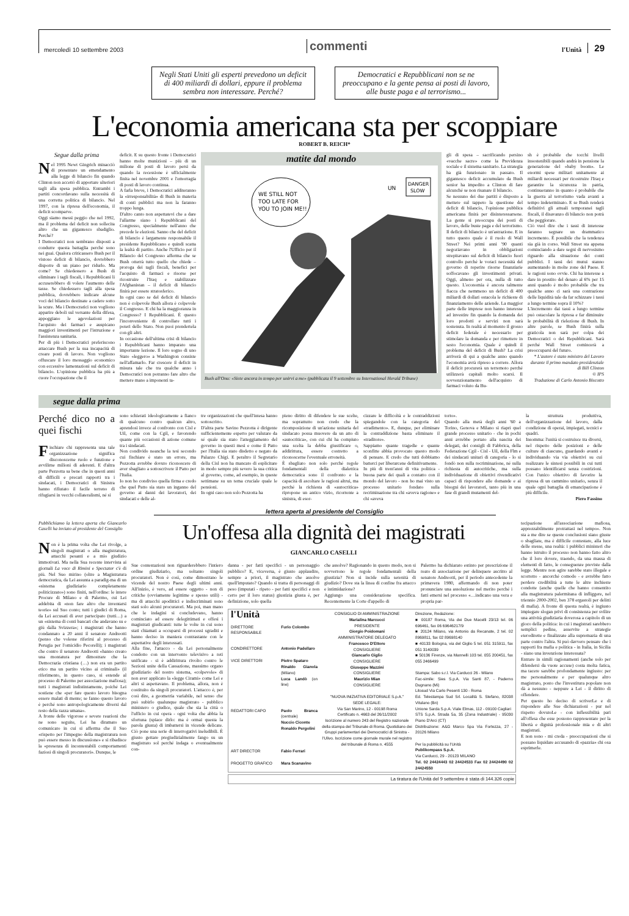mercoledì 10 settembre 2003 commenti l'Unità 29
Negli Stati Uniti gli esperti prevedono un deficit di 400 miliardi di dollari, eppure il problema sembra non interessare. Perché?
Democratici e Repubblicani non se ne preoccupano e la gente pensa ai posti di lavoro, alle buste paga e al terrorismo...
L'economia americana sta per scoppiare
ROBERT B. REICH*
Segue dalla prima
Nel 1995 Newt Gingrich minacciò di presentare un emendamento alla legge di bilancio fin quando Clinton non accettò di apportare ulteriori tagli alla spesa pubblica. Entrambi i partiti concordavano sulla necessità di una corretta politica di bilancio. Nel 1997, con la ripresa dell'economia, il deficit scomparve.
Oggi siamo messi peggio che nel 1992, ma il problema del deficit non sollecita altro che un gigantesco sbadiglio. Perché?
I Democratici non sembrano disposti a condurre questa battaglia perché sono nei guai. Qualora criticassero Bush per il vistoso deficit di bilancio, dovrebbero disporre di un piano per ridurlo. Ma come? Se chiedessero a Bush di eliminare i tagli fiscali, i Repubblicani li accuserebbero di volere l'aumento delle tasse. Se chiedessero tagli alla spesa pubblica, dovrebbero indicare alcune voci del bilancio destinate a cadere sotto la scure. Ma i Democratici non vogliono apparire deboli sul versante della difesa, appoggiano le agevolazioni per l'acquisto dei farmaci e auspicano maggiori investimenti per l'istruzione e l'assistenza sanitaria.
Per di più i Democratici preferiscono attaccare Bush per la sua incapacità di creare posti di lavoro. Non vogliono offuscare il loro messaggio economico con eccessive lamentazioni sul deficit di bilancio. L'opinione pubblica ha più a cuore l'occupazione che il
deficit. E su questo fronte i Democratici hanno molte munizioni – più di un milione di posti di lavoro persi da quando la recessione è ufficialmente finita nel novembre 2001 e l'emorragia di posti di lavoro continua.
A farla breve, i Democratici additeranno la «irresponsabilità» di Bush in materia di conti pubblici ma non la faranno troppo lunga.
D'altro canto non aspettatevi che a dare l'allarme siano i Repubblicani del Congresso, specialmente nell'anno che precede le elezioni. Sanno che del deficit di bilancio è largamente responsabile il presidente Repubblicano e quindi scatta la lealtà di partito. Anche l'Ufficio per il Bilancio del Congresso afferma che se Bush otterrà tutto quello che chiede – proroga dei tagli fiscali, benefici per l'acquisto di farmaci e risorse per ricostruire l'Iraq e stabilizzare l'Afghanistan – il deficit di bilancio finirà per essere stratosferico.
In ogni caso se del deficit di bilancio non è colpevole Bush allora è colpevole il Congresso. E chi ha la maggioranza in Congresso? I Repubblicani. È questo l'inconveniente di controllare tutti i poteri dello Stato. Non puoi prendertela con gli altri.
In occasione dell'ultima crisi di bilancio i Repubblicani hanno imparato una importante lezione. Il loro sogno di uno Stato «leggero» a Washington consiste nell'affamarlo. Far crescere il deficit in misura tale che tra qualche anno i Democratici non potranno fare altro che mettere mano a imponenti ta-
matite dal mondo
WE STILL NOT
TOO LATE FOR
YOU TO JOIN ME!!
DANGER
SLOW
UN
Bush all'Onu: «Siete ancora in tempo per unirvi a me» (pubblicata il 9 settembre su International Herald Tribune)
gli di spesa – sacrificando persino «vacche sacre» come la Previdenza sociale e il sistema sanitario. La strategia ha già funzionato in passato. Il gigantesco deficit accumulato da Bush senior ha impedito a Clinton di fare alcunché se non risanare il bilancio.
Se nessuno dei due partiti è disposto a mettere sul tappeto la questione del deficit di bilancio, l'opinione pubblica americana finirà per disinteressarsene. La gente si preoccupa dei posti di lavoro, delle buste paga e del terrorismo. Il deficit di bilancio è un'astrazione. E in tutto questo quale è il ruolo di Wall Street? Nei primi anni '90 quanti negoziavano in obbligazioni strepitavano sul deficit di bilancio fuori controllo perché le voraci necessità del governo di reperire risorse finanziarie soffocavano gli investimenti privati. Oggi, almeno per ora, nulla di tutto questo. L'economia è ancora talmente fiacca che nemmeno un deficit di 400 miliardi di dollari ostacola le richieste di finanziamento delle aziende. La maggior parte delle imprese non hanno interesse ad investire fin quando la domanda dei loro prodotti e servizi non sarà sostenuta. In realtà al momento il grosso deficit federale è necessario per stimolare la domanda e per rimettere in sesto l'economia. Quale è quindi il problema del deficit di Bush? La crisi arriverà di qui a qualche anno quando l'economia avrà ripreso a correre. Allora il deficit procurerà un terremoto perché utilizzerà capitali molto scarsi. Il sovvenzionamento dell'acquisto di farmaci voluto da Bu-
sh è probabile che tocchi livelli insostenibili quando andrà in pensione la generazione del «baby boom». Le enormi spese militari unitamente ai miliardi necessari per ricostruire l'Iraq e garantire la sicurezza in patria, continueranno in quanto è probabile che la guerra al terrorismo vada avanti a tempo indeterminato. E se Bush renderà definitivi gli attuali temporanei tagli fiscali, il disavanzo di bilancio non potrà che peggiorare.
Ciò vuol dire che i tassi di interesse faranno segnare un drammatico incremento. È possibile che la tendenza sia già in corso. Wall Street sta appena cominciando a dare segni di nervosismo riguardo alla situazione dei conti pubblici. I tassi dei mutui stanno aumentando in molte zone del Paese. E le ragioni sono ovvie. Chi ha interesse a dare in prestito del denaro al 6% per 15 anni quando è molto probabile che tra qualche anno ci sarà una contrazione delle liquidità tale da far schizzare i tassi a lungo termine sopra il 10%?
L'incremento dai tassi a lungo termine può ostacolare la ripresa e far diminuire le probabilità di rielezione di Bush. In altre parole, se Bush finirà sulla graticola non sarà per colpa dei Democratici o dei Repubblicani. Sarà perché Wall Street comincerà a preoccuparsi del futuro.
* L'autore è stato ministro del Lavoro durante il primo mandato presidenziale di Bill Clinton
© IPS
Traduzione di Carlo Antonio Biscotto
segue dalla prima
Perché dico no a quei fischi
Fischiare chi rappresenta una tale organizzazione significa disconoscerne ruolo e funzione e avvilirne milioni di aderenti. E d'altra parte Pezzotta sa bene che in questi anni di difficili e precari rapporti tra i sindacati, i Democratici di Sinistra hanno rifiutato il facile terreno di rifugiarsi in vecchi collateralismi, né si
sono schierati ideologicamente a fianco di qualcuno contro qualcun altro, aprendosi invece al confronto con Cisl e Uil, come con la Cgil, e favorendo quante più occasioni di azione comune tra i sindacati.
Non condivido neanche la tesi secondo cui fischiare è stato un errore, ma Pezzotta avrebbe dovuto riconoscere di aver sbagliato a sottoscrivere il Patto per l'Italia.
Io non ho condiviso quella firma e credo che quel Patto sia stato un inganno del governo ai danni dei lavoratori, dei sindacati e delle al-
tre organizzazioni che quell'intesa hanno sottoscritto.
D'altra parte Savino Pezzotta è dirigente sufficientemente esperto per valutare da sé quale sia stato l'atteggiamento del governo in questi mesi e come il Patto per l'Italia sia stato disdetto e negato da Palazzo Chigi. E peraltro il Segretario della Cisl non ha mancato di esplicitare in modo sempre più severo la sua critica al governo, come, ad esempio, in queste settimane su un tema cruciale quale le pensioni.
In ogni caso non solo Pezzotta ha
pieno diritto di difendere le sue scelte, ma soprattutto non credo che la ricomposizione di un'azione unitaria del sindacato possa muovere da un atto di «autocritica», con cui chi ha compiuto una scelta la debba giustificare o, addirittura, essere costretto a riconoscerne l'eventuale erroneità.
È sbagliato non solo perché regole fondamentali della dialettica democratica sono il confronto e la capacità di ascoltare le ragioni altrui, ma perché la richiesta di «autocritica» ripropone un antico vizio, ricorrente a sinistra, di esor-
cizzare le difficoltà e le contraddizioni spiegandole con la categoria del «tradimento». E, dunque, per eliminare la contraddizione basta eliminare il «traditore».
Sappiamo quante tragedie e quante sconfitte abbia provocato questo modo di pensare. E credo che tutti dobbiamo batterci per liberarcene definitivamente.
In più di trent'anni di vita politica - buona parte dei quali a contatto con il mondo del lavoro - non ho mai visto un processo unitario fondato sulla recriminazione tra chi «aveva ragione» e chi «aveva
torto».
Quando alla metà degli anni '60 a Torino, Genova e Milano si riaprì quel grande processo unitario - che in pochi anni avrebbe portato alla nascita dei delegati, dei consigli di Fabbrica, della Federazione Cgil - Cisl - Uil, della Flm e dei sindacati unitari di categoria - lo si fondò non sulla recriminazione, né sulla richiesta di autocritiche, ma sulla individuazione di obiettivi rivendicativi capaci di rispondere alle domande e ai bisogni dei lavoratori, tanto più in una fase di grandi mutamenti del-
la struttura produttiva, dell'organizzazione del lavoro, dalla condizione di operai, impiegati, tecnici e quadri.
Insomma: l'unità si costruisce tra diversi, nel rispetto delle posizioni e delle culture di ciascuno, guardando avanti e individuando via via obiettivi su cui realizzare le sintesi possibili in cui tutti possano identificarsi senza costrizioni. Con l'unico obiettivo di favorire la ripresa di un cammino unitario, senza il quale ogni battaglia di emancipazione è più difficile.
Piero Fassino
lettera aperta al presidente del Consiglio
Pubblichiamo la lettera aperta che Giancarlo Caselli ha inviato al presidente del Consiglio
Non è la prima volta che Lei rivolge, a singoli magistrati o alla magistratura, attacchi pesanti e a mio giudizio immotivati. Ma nella Sua recente intervista ai giornali La voce di Rimini e Spectator c'è di più. Nel Suo mirino (oltre a Magistratura democratica, da Lei assunta a paradig-ma di un «sistema giudiziario completamente politicizzato») sono finiti, nell'ordine: le intere Procure di Milano e di Palermo, cui Lei addebita di «non fare altro che inventarsi teorie» sul Suo conto; tutti i giudici di Roma, da Lei accusati di aver partecipato (tutti…) a un «sistema di conti bancari che andavano su e giù dalla Svizzera»; i magistrati che hanno condannato a 20 anni il senatore Andreotti (penso che volesse riferirsi al processo di Perugia per l'omicidio Pecorelli); i magistrati che contro il senatore Andreotti «hanno creato una montatura per dimostrare che la Democrazia cristiana (…) non era un partito etico ma un partito vicino ai criminali» (il riferimento, in questo caso, si estende al processo di Palermo per associazione mafiosa); tutti i magistrati indistintamente, poiché Lei sostiene che «per fare questo lavoro bisogna essere malati di mente; se fanno questo lavoro è perché sono antropologicamente diversi dal resto della razza umana».
A fronte delle vigorose e severe reazioni che ne sono seguite, Lei ha diramato un comunicato in cui si afferma che il Suo «rispetto per l'impegno della magistratura non può essere messo in discussione» e si ribadisce la «presenza di incontestabili comportamenti faziosi di singoli procuratori». Dunque, le
Un'offesa alla dignità dei magistrati
GIANCARLO CASELLI
Sue contestazioni non riguarderebbero l'intiero ordine giudiziario, ma soltanto singoli procuratori. Non è così, come dimostrano le vicende del nostro Paese degli ultimi anni. All'inizio, è vero, ad essere oggetto - non di critiche (ovviamente legittime e spesso utili) - ma di attacchi apodittici e indiscriminati sono stati solo alcuni procuratori. Ma poi, man mano che le indagini si concludevano, hanno cominciato ad essere delegittimati e offesi i magistrati giudicanti: tutte le volte in cui sono stati chiamati a occuparsi di processi sgraditi e hanno deciso in maniera contrastante con le aspettative degli interessati.
Alla fine, l'attacco - da Lei personalmente condotto con un intervento televisivo a reti unificate - si è addirittura rivolto contro le Sezioni unite della Cassazione, massimo organo giudiziario del nostro sistema, «colpevole» di non aver applicato la «legge Cirami» come Lei e altri si aspettavano. Il problema, allora, non è costituito da singoli procuratori. L'attacco è, per così dire, a geometria variabile, nel senso che può subirlo qualunque magistrato - pubblico ministero o giudice, quale che sia la città o l'ufficio in cui opera - ogni volta che abbia la sfortuna (spiace dirlo: ma è ormai questa la parola giusta) di imbattersi in vicende delicate. Ciò pone una serie di interrogativi ineludibili. È giusto gettare pregiudizialmente fango su un magistrato sol perché indaga o eventualmente con-
danna - per fatti specifici - un personaggio pubblico? E, viceversa, è giusto applaudire, sempre a priori, il magistrato che assolve quell'imputato? Quando si tratta di personaggi di peso (imputati - ripeto - per fatti specifici e non certo per il loro status) giustizia giusta è, per definizione, solo quella
che assolve? Ragionando in questo modo, non si sovvertono le regole fondamentali della giustizia? Non si incide sulla serenità di giudizio? Dove sta la linea di confine fra attacco e intimidazione?
Aggiungo una considerazione specifica. Recentemente la Corte d'appello di
Palermo ha dichiarato estinto per prescrizione il reato di associazione per delinquere ascritto al senatore Andreotti, per il periodo antecedente la primavera 1980, affermando di non poter pronunciare una assoluzione nel merito perché i fatti emersi nel processo «…indicano una vera e propria par-
| l'Unità | |
| DIRETTORE RESPONSABILE | Furio Colombo |
| CONDIRETTORE | Antonio Padellaro |
| VICE DIRETTORI | Pietro Spataro Rinaldo Gianola (Milano) Luca Landò (on line) |
| REDATTORI CAPO | Paolo Branca (centrale) Nuccio Ciconte Ronaldo Pergolini |
| ART DIRECTOR | Fabio Ferrari |
| PROGETTO GRAFICO | Mara Scanavino |
CONSIGLIO DI AMMINISTRAZIONE
Marialina Marcucci
PRESIDENTE
Giorgio Poidomani
AMMINISTRATORE DELEGATO
Francesco D'Ettore
CONSIGLIERE
Giancarlo Giglio
CONSIGLIERE
Giuseppe Mazzini
CONSIGLIERE
Maurizio Mian
CONSIGLIERE
"NUOVA INIZIATIVA EDITORIALE S.p.A."
SEDE LEGALE:
Via San Marino, 12 - 00198 Roma
Certificato n. 4663 del 26/11/2002
Iscrizione al numero 243 del Registro nazionale della stampa del Tribunale di Roma. Quotidiano dei Gruppi parlamentari dei Democratici di Sinistra - l'Ulivo. Iscrizione come giornale murale nel registro del tribunale di Roma n. 4555
Direzione, Redazione:
■ 00187 Roma, Via dei Due Macelli 23/13 tel. 06 696461, fax 06 69646217/9
■ 20124 Milano, via Antonio da Recanate, 2 tel. 02 8969811, fax 02 89698140
■ 40133 Bologna, via del Giglio 5 tel. 051 315911, fax 051 3140039
■ 50136 Firenze, via Mannelli 103 tel. 055 200451, fax 055 2466499
Stampa: Sabo s.r.l. Via Carducci 26 - Milano
Fac-simile: Sies S.p.A. Via Santi 87, - Paderno Dugnano (Mi)
Litosud Via Carlo Pesenti 130 - Roma
Ed. Telestampa Sud Srl. Località S. Stefano, 82038 Vitulano (Bn)
Unione Sarda S.p.A. Viale Elmas, 112 - 09100 Cagliari
STS S.p.A. Strada 5a, 35 (Zona Industriale) - 95030 Piano D'Arci (CT)
Distribuzione: A&G Marco Spa Via Fortezza, 27 - 20126 Milano
Per la pubblicità su l'Unità
Publikompass S.p.A.
Via Carducci, 29 - 20123 MILANO
Tel. 02 24424443 02 24424533 Fax 02 24424490 02 24424550
La tiratura de l'Unità del 9 settembre è stata di 144.326 copie
tecipazione all'associazione mafiosa, apprezzabilmente protrattasi nel tempo». Non sta a me dire se queste conclusioni siano giuste o sbagliate, ma è difficile contestare, alla luce delle stesse, una realtà: i pubblici ministeri che hanno istruito il processo non hanno fatto altro che il loro dovere, traendo, da una massa di elementi di fatto, le conseguenze previste dalla legge. Mentre non agire sarebbe stato illegale e scorretto - ancorché comodo - e avrebbe fatto perdere credibilità a tutte le altre inchieste condotte (anche quelle che hanno consentito alla magistratura palermitana di infliggere, nel triennio 2000-2002, ben 378 ergastoli per delitti di mafia). A fronte di questa realtà, è ingiusto impiegare slogan privi di consistenza per svilire una attività giudiziaria doverosa a capitolo di un gioco della politica: in cui i magistrati sarebbero semplici pedine, asservite a strategie eterodirette e finalizzate alla supremazia di una parte contro l'altra. Si può davvero pensare che i rapporti fra mafia e politica - in Italia, in Sicilia - siano una invenzione interessata?
Entrare in simili ragionamenti (anche solo per difendersi da vuote accuse) costa molta fatica, ma tacere sarebbe profondamente ingiusto: per me personalmente e per qualunque altro magistrato, posto che l'investitura popolare non dà a nessuno - neppure a Lei - il diritto di offendere.
Per questo ho deciso di scriverLe e di rispondere alle Sue dichiarazioni - pur nel rispetto dovutoLe - con inflessibilità pari all'offesa che esse possono rappresentare per la libertà e dignità professionale mia e di altri magistrati.
E non sono - mi creda - preoccupazioni che si possano liquidare accusando di «pazzia» chi osa esprimerle.